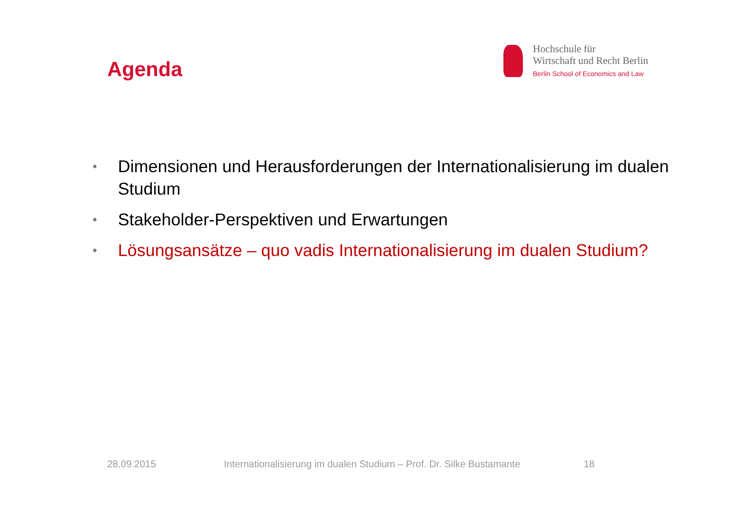Agenda
Hochschule für
Wirtschaft und Recht Berlin
Berlin School of Economics and Law
• Dimensionen und Herausforderungen der Internationalisierung im dualen Studium
• Stakeholder-Perspektiven und Erwartungen
• Lösungsansätze – quo vadis Internationalisierung im dualen Studium?
28.09.2015 Internationalisierung im dualen Studium – Prof. Dr. Silke Bustamante 18